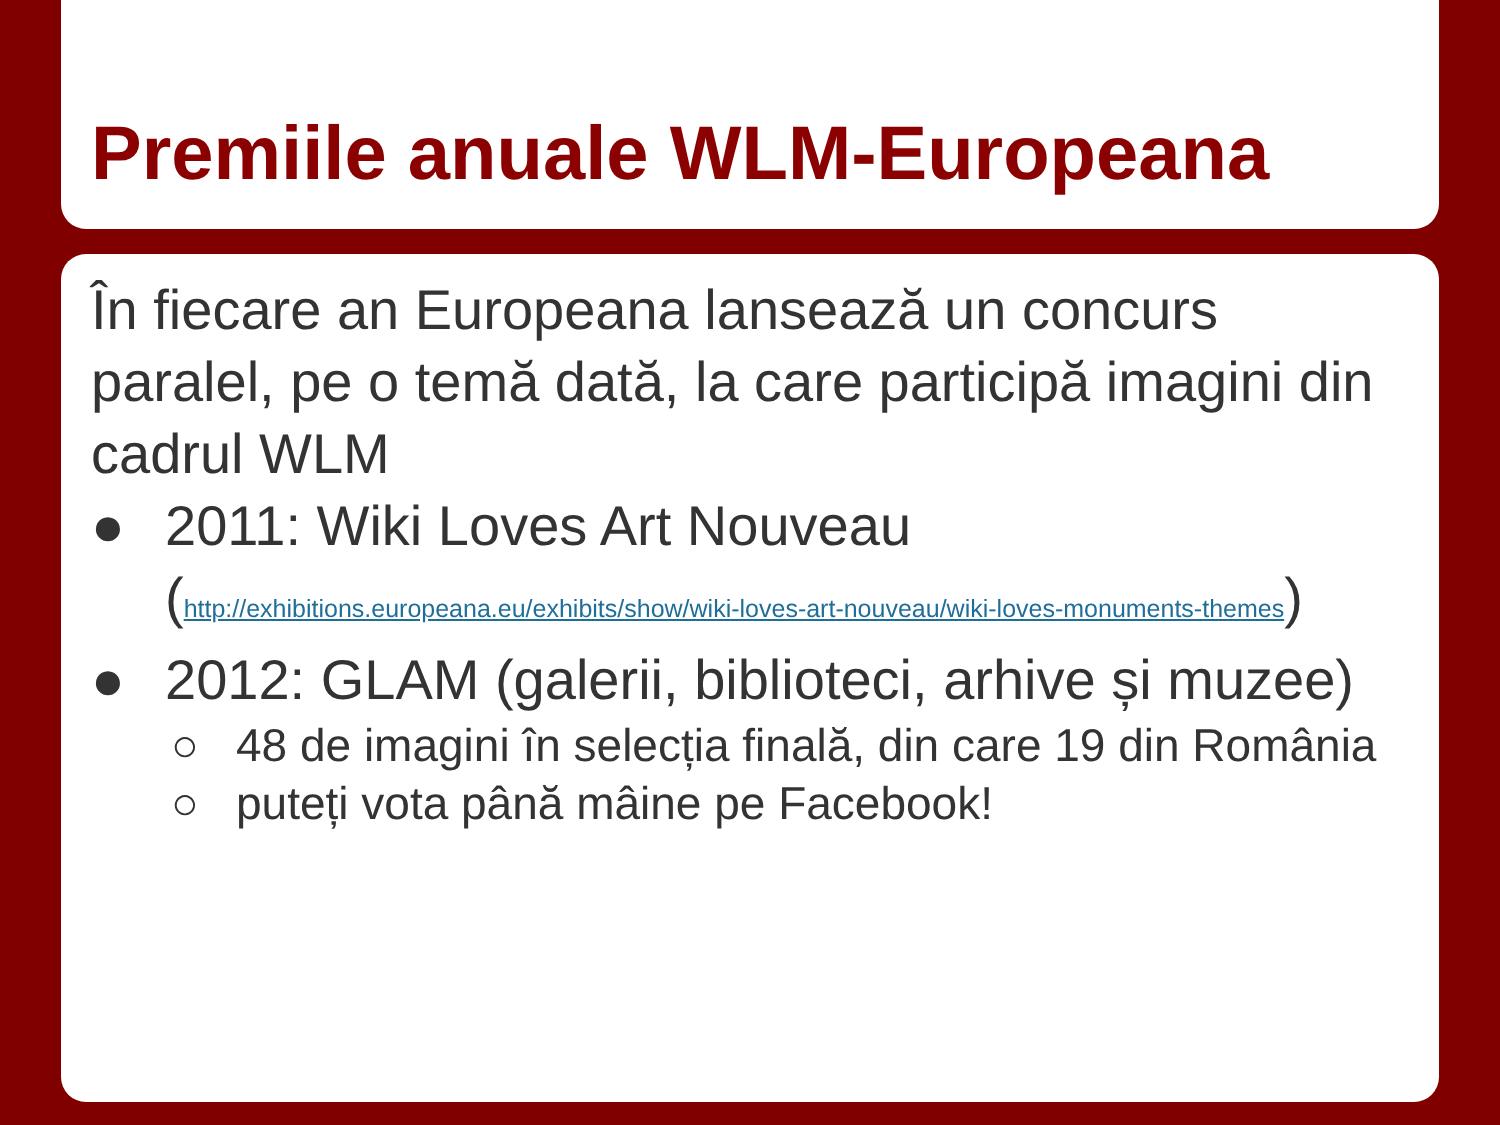Premiile anuale WLM-Europeana
În fiecare an Europeana lansează un concurs paralel, pe o temă dată, la care participă imagini din cadrul WLM
● 2011: Wiki Loves Art Nouveau (http://exhibitions.europeana.eu/exhibits/show/wiki-loves-art-nouveau/wiki-loves-monuments-themes)
● 2012: GLAM (galerii, biblioteci, arhive și muzee)
○ 48 de imagini în selecția finală, din care 19 din România
○ puteți vota până mâine pe Facebook!